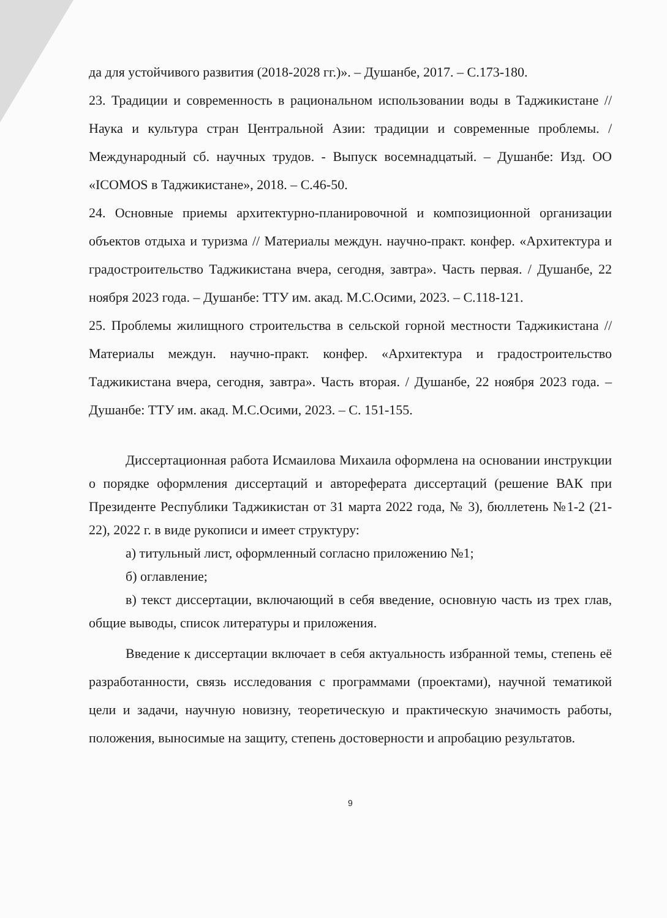да для устойчивого развития (2018-2028 гг.)». – Душанбе, 2017. – С.173-180.
23. Традиции и современность в рациональном использовании воды в Таджикистане // Наука и культура стран Центральной Азии: традиции и современные проблемы. /Международный сб. научных трудов. - Выпуск восемнадцатый. – Душанбе: Изд. ОО «ICOMOS в Таджикистане», 2018. – С.46-50.
24. Основные приемы архитектурно-планировочной и композиционной организации объектов отдыха и туризма // Материалы междун. научно-практ. конфер. «Архитектура и градостроительство Таджикистана вчера, сегодня, завтра». Часть первая. / Душанбе, 22 ноября 2023 года. – Душанбе: ТТУ им. акад. М.С.Осими, 2023. – С.118-121.
25. Проблемы жилищного строительства в сельской горной местности Таджикистана // Материалы междун. научно-практ. конфер. «Архитектура и градостроительство Таджикистана вчера, сегодня, завтра». Часть вторая. / Душанбе, 22 ноября 2023 года. – Душанбе: ТТУ им. акад. М.С.Осими, 2023. – С. 151-155.
Диссертационная работа Исмаилова Михаила оформлена на основании инструкции о порядке оформления диссертаций и автореферата диссертаций (решение ВАК при Президенте Республики Таджикистан от 31 марта 2022 года, № 3), бюллетень №1-2 (21-22), 2022 г. в виде рукописи и имеет структуру:
а) титульный лист, оформленный согласно приложению №1;
б) оглавление;
в) текст диссертации, включающий в себя введение, основную часть из трех глав, общие выводы, список литературы и приложения.
Введение к диссертации включает в себя актуальность избранной темы, степень её разработанности, связь исследования с программами (проектами), научной тематикой цели и задачи, научную новизну, теоретическую и практическую значимость работы, положения, выносимые на защиту, степень достоверности и апробацию результатов.
9